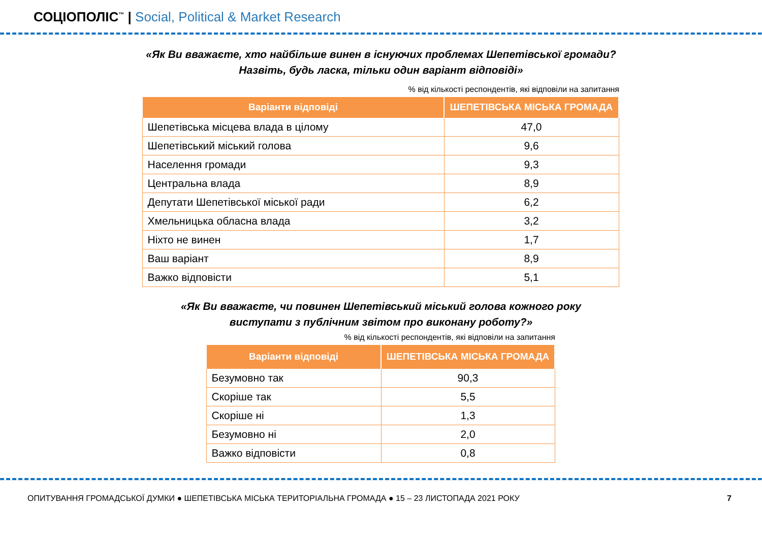СОЦІОПОЛІС<sup>™</sup> | Social, Political & Market Research
«Як Ви вважаєте, хто найбільше винен в існуючих проблемах Шепетівської громади?
Назвіть, будь ласка, тільки один варіант відповіді»
% від кількості респондентів, які відповіли на запитання
| Варіанти відповіді | ШЕПЕТІВСЬКА МІСЬКА ГРОМАДА |
| --- | --- |
| Шепетівська місцева влада в цілому | 47,0 |
| Шепетівський міський голова | 9,6 |
| Населення громади | 9,3 |
| Центральна влада | 8,9 |
| Депутати Шепетівської міської ради | 6,2 |
| Хмельницька обласна влада | 3,2 |
| Ніхто не винен | 1,7 |
| Ваш варіант | 8,9 |
| Важко відповісти | 5,1 |
«Як Ви вважаєте, чи повинен Шепетівський міський голова кожного року
виступати з публічним звітом про виконану роботу?»
% від кількості респондентів, які відповіли на запитання
| Варіанти відповіді | ШЕПЕТІВСЬКА МІСЬКА ГРОМАДА |
| --- | --- |
| Безумовно так | 90,3 |
| Скоріше так | 5,5 |
| Скоріше ні | 1,3 |
| Безумовно ні | 2,0 |
| Важко відповісти | 0,8 |
ОПИТУВАННЯ ГРОМАДСЬКОЇ ДУМКИ ● ШЕПЕТІВСЬКА МІСЬКА ТЕРИТОРІАЛЬНА ГРОМАДА ● 15 – 23 ЛИСТОПАДА 2021 РОКУ 7